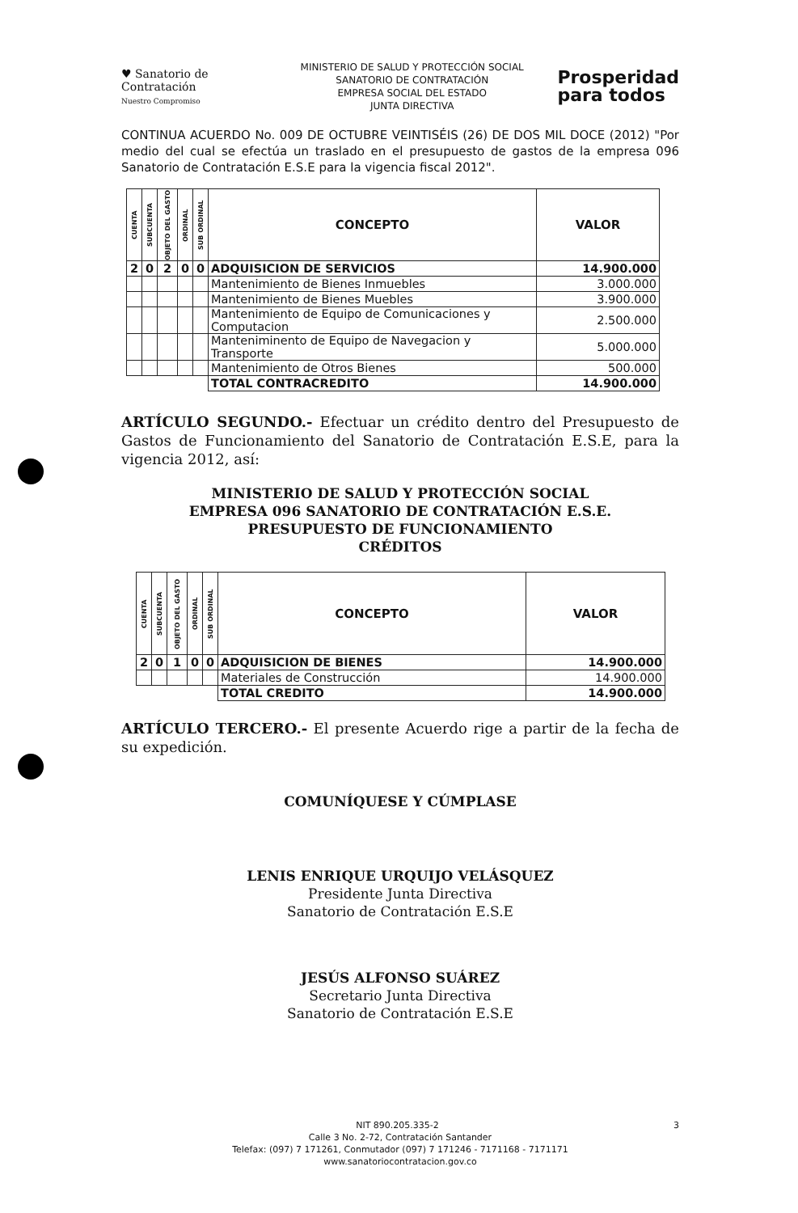♥ Sanatorio de Contratación
Nuestro Compromiso
MINISTERIO DE SALUD Y PROTECCIÓN SOCIAL
SANATORIO DE CONTRATACIÓN
EMPRESA SOCIAL DEL ESTADO
JUNTA DIRECTIVA
Prosperidad
para todos
CONTINUA ACUERDO No. 009 DE OCTUBRE VEINTISÉIS (26) DE DOS MIL DOCE (2012) "Por medio del cual se efectúa un traslado en el presupuesto de gastos de la empresa 096 Sanatorio de Contratación E.S.E para la vigencia fiscal 2012".
| CUENTA | SUBCUENTA | OBJETO DEL GASTO | ORDINAL | SUB ORDINAL | CONCEPTO | VALOR |
| --- | --- | --- | --- | --- | --- | --- |
| 2 | 0 | 2 | 0 | 0 | ADQUISICION DE SERVICIOS | 14.900.000 |
| | | | | | Mantenimiento de Bienes Inmuebles | 3.000.000 |
| | | | | | Mantenimiento de Bienes Muebles | 3.900.000 |
| | | | | | Mantenimiento de Equipo de Comunicaciones y Computacion | 2.500.000 |
| | | | | | Manteniminento de Equipo de Navegacion y Transporte | 5.000.000 |
| | | | | | Mantenimiento de Otros Bienes | 500.000 |
| | | | | | TOTAL CONTRACREDITO | 14.900.000 |
ARTÍCULO SEGUNDO.- Efectuar un crédito dentro del Presupuesto de Gastos de Funcionamiento del Sanatorio de Contratación E.S.E, para la vigencia 2012, así:
MINISTERIO DE SALUD Y PROTECCIÓN SOCIAL
EMPRESA 096 SANATORIO DE CONTRATACIÓN E.S.E.
PRESUPUESTO DE FUNCIONAMIENTO
CRÉDITOS
| CUENTA | SUBCUENTA | OBJETO DEL GASTO | ORDINAL | SUB ORDINAL | CONCEPTO | VALOR |
| --- | --- | --- | --- | --- | --- | --- |
| 2 | 0 | 1 | 0 | 0 | ADQUISICION DE BIENES | 14.900.000 |
| | | | | | Materiales de Construcción | 14.900.000 |
| | | | | | TOTAL CREDITO | 14.900.000 |
ARTÍCULO TERCERO.- El presente Acuerdo rige a partir de la fecha de su expedición.
COMUNÍQUESE Y CÚMPLASE
LENIS ENRIQUE URQUIJO VELÁSQUEZ
Presidente Junta Directiva
Sanatorio de Contratación E.S.E
JESÚS ALFONSO SUÁREZ
Secretario Junta Directiva
Sanatorio de Contratación E.S.E
NIT 890.205.335-2 3
Calle 3 No. 2-72, Contratación Santander
Telefax: (097) 7 171261, Conmutador (097) 7 171246 - 7171168 - 7171171
www.sanatoriocontratacion.gov.co